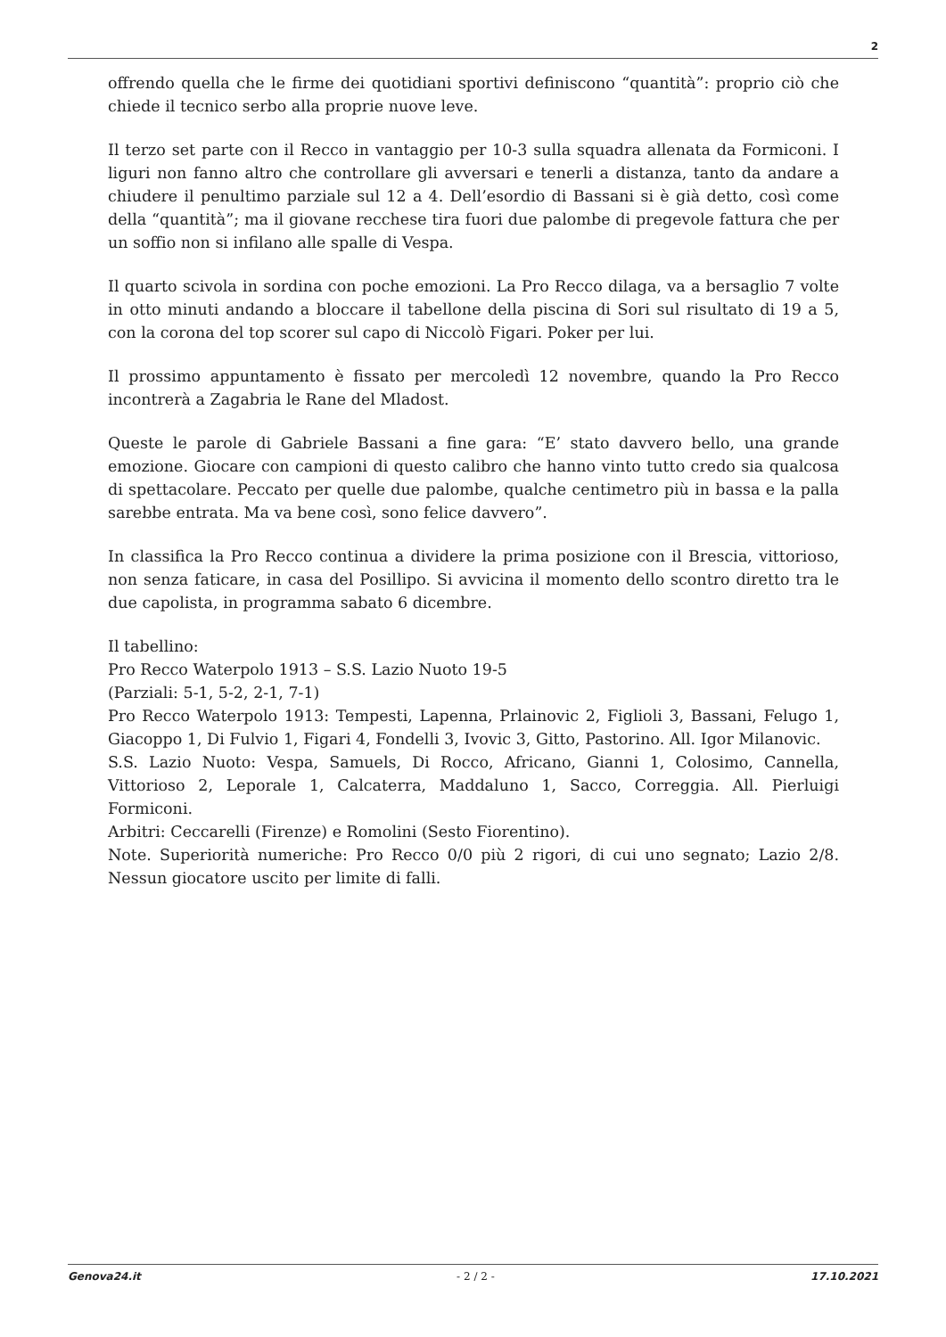2
offrendo quella che le firme dei quotidiani sportivi definiscono “quantità”: proprio ciò che chiede il tecnico serbo alla proprie nuove leve.
Il terzo set parte con il Recco in vantaggio per 10-3 sulla squadra allenata da Formiconi. I liguri non fanno altro che controllare gli avversari e tenerli a distanza, tanto da andare a chiudere il penultimo parziale sul 12 a 4. Dell’esordio di Bassani si è già detto, così come della “quantità”; ma il giovane recchese tira fuori due palombe di pregevole fattura che per un soffio non si infilano alle spalle di Vespa.
Il quarto scivola in sordina con poche emozioni. La Pro Recco dilaga, va a bersaglio 7 volte in otto minuti andando a bloccare il tabellone della piscina di Sori sul risultato di 19 a 5, con la corona del top scorer sul capo di Niccolò Figari. Poker per lui.
Il prossimo appuntamento è fissato per mercoledì 12 novembre, quando la Pro Recco incontrerà a Zagabria le Rane del Mladost.
Queste le parole di Gabriele Bassani a fine gara: “E’ stato davvero bello, una grande emozione. Giocare con campioni di questo calibro che hanno vinto tutto credo sia qualcosa di spettacolare. Peccato per quelle due palombe, qualche centimetro più in bassa e la palla sarebbe entrata. Ma va bene così, sono felice davvero”.
In classifica la Pro Recco continua a dividere la prima posizione con il Brescia, vittorioso, non senza faticare, in casa del Posillipo. Si avvicina il momento dello scontro diretto tra le due capolista, in programma sabato 6 dicembre.
Il tabellino:
Pro Recco Waterpolo 1913 – S.S. Lazio Nuoto 19-5
(Parziali: 5-1, 5-2, 2-1, 7-1)
Pro Recco Waterpolo 1913: Tempesti, Lapenna, Prlainovic 2, Figlioli 3, Bassani, Felugo 1, Giacoppo 1, Di Fulvio 1, Figari 4, Fondelli 3, Ivovic 3, Gitto, Pastorino. All. Igor Milanovic.
S.S. Lazio Nuoto: Vespa, Samuels, Di Rocco, Africano, Gianni 1, Colosimo, Cannella, Vittorioso 2, Leporale 1, Calcaterra, Maddaluno 1, Sacco, Correggia. All. Pierluigi Formiconi.
Arbitri: Ceccarelli (Firenze) e Romolini (Sesto Fiorentino).
Note. Superiorità numeriche: Pro Recco 0/0 più 2 rigori, di cui uno segnato; Lazio 2/8. Nessun giocatore uscito per limite di falli.
Genova24.it - 2 / 2 - 17.10.2021